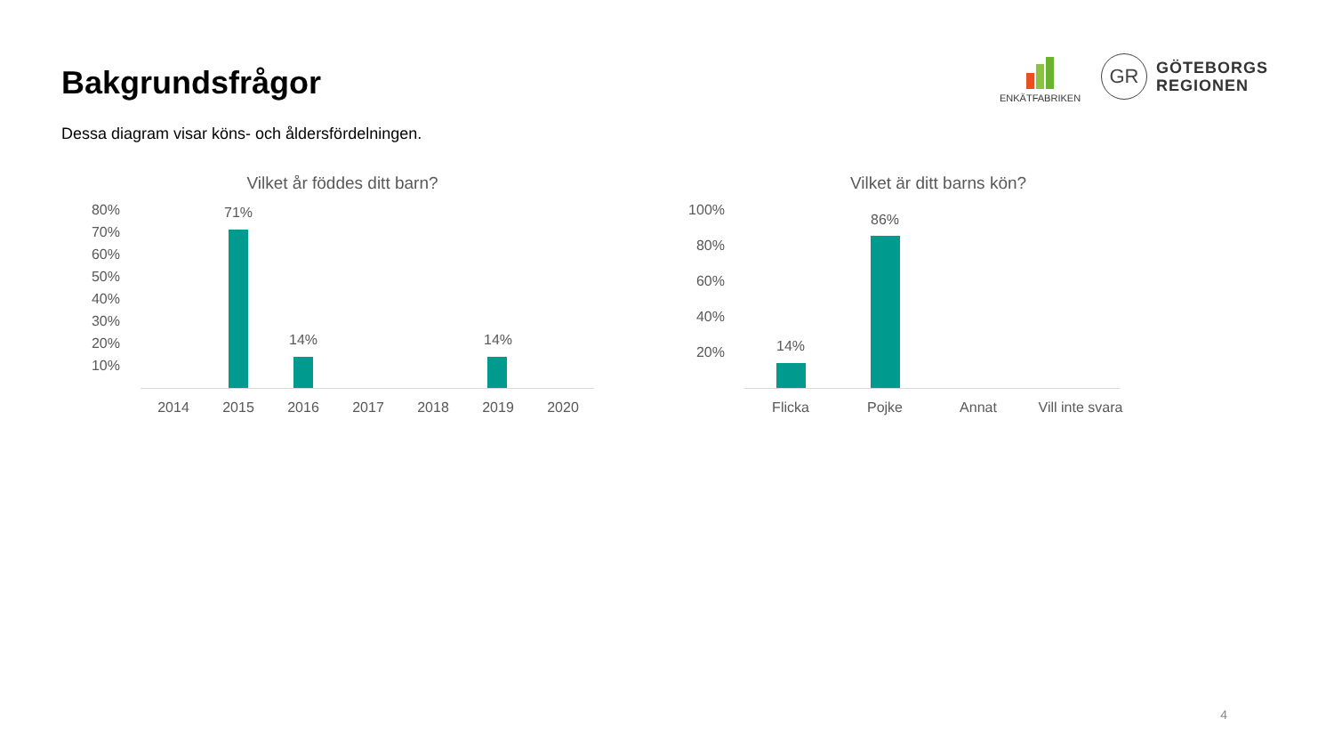Bakgrundsfrågor
Dessa diagram visar köns- och åldersfördelningen.
ENKÄTFABRIKEN
GR
GÖTEBORGS
REGIONEN
Vilket år föddes ditt barn?
80%
70%
60%
50%
40%
30%
20%
10%
71%
14% 14%
2014 2015 2016 2017 2018 2019 2020
Vilket är ditt barns kön?
100%
80%
60%
40%
20% 14%
86%
Flicka Pojke Annat
Vill inte svara
4